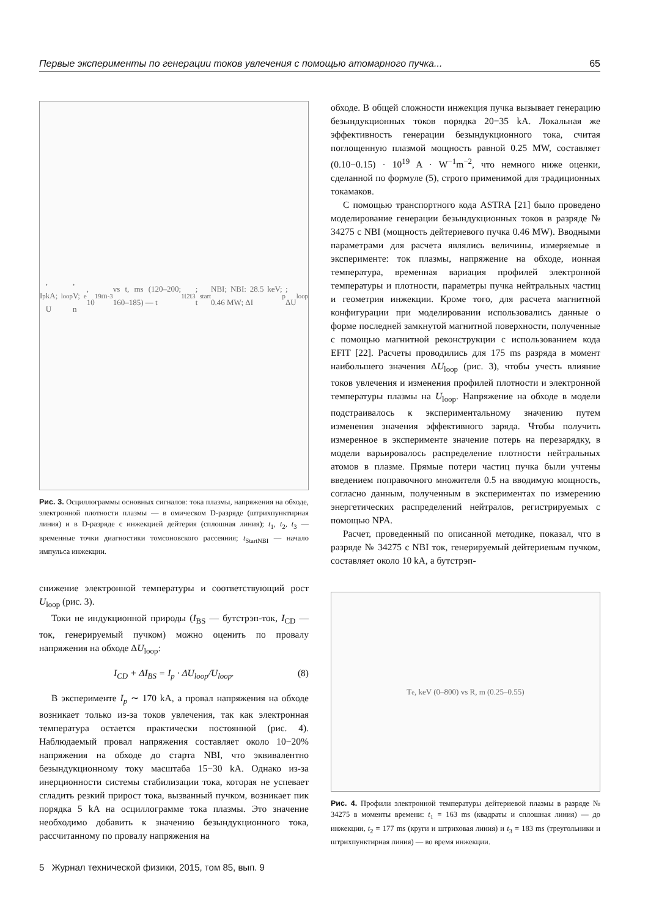Первые эксперименты по генерации токов увлечения с помощью атомарного пучка... 65
I<sub>p</sub>, kA; U<sub>loop</sub>, V; n<sub>e</sub>, 10<sup>19</sup> m<sup>-3</sup> vs t, ms (120–200; 160–185) — t<sub>1</sub> t<sub>2</sub> t<sub>3</sub>; t<sub>start</sub> NBI; NBI: 28.5 keV; 0.46 MW; ΔI<sub>p</sub>; ΔU<sub>loop</sub>
Рис. 3. Осциллограммы основных сигналов: тока плазмы, напряжения на обходе, электронной плотности плазмы — в омическом D-разряде (штрихпунктирная линия) и в D-разряде с инжекцией дейтерия (сплошная линия); t<sub>1</sub>, t<sub>2</sub>, t<sub>3</sub> — временные точки диагностики томсоновского рассеяния; t<sub>StartNBI</sub> — начало импульса инжекции.
снижение электронной температуры и соответствующий рост U<sub>loop</sub> (рис. 3).
Токи не индукционной природы (I<sub>BS</sub> — бутстрэп-ток, I<sub>CD</sub> — ток, генерируемый пучком) можно оценить по провалу напряжения на обходе ΔU<sub>loop</sub>:
I<sub>CD</sub> + ΔI<sub>BS</sub> = I<sub>p</sub> · ΔU<sub>loop</sub>/U<sub>loop</sub>. (8)
В эксперименте I<sub>p</sub> ∼ 170 kA, а провал напряжения на обходе возникает только из-за токов увлечения, так как электронная температура остается практически постоянной (рис. 4). Наблюдаемый провал напряжения составляет около 10−20% напряжения на обходе до старта NBI, что эквивалентно безындукционному току масштаба 15−30 kA. Однако из-за инерционности системы стабилизации тока, которая не успевает сгладить резкий прирост тока, вызванный пучком, возникает пик порядка 5 kA на осциллограмме тока плазмы. Это значение необходимо добавить к значению безындукционного тока, рассчитанному по провалу напряжения на
обходе. В общей сложности инжекция пучка вызывает генерацию безындукционных токов порядка 20−35 kA. Локальная же эффективность генерации безындукционного тока, считая поглощенную плазмой мощность равной 0.25 MW, составляет (0.10−0.15) · 10<sup>19</sup> A · W<sup>−1</sup>m<sup>−2</sup>, что немного ниже оценки, сделанной по формуле (5), строго применимой для традиционных токамаков.
С помощью транспортного кода ASTRA [21] было проведено моделирование генерации безындукционных токов в разряде № 34275 с NBI (мощность дейтериевого пучка 0.46 MW). Вводными параметрами для расчета являлись величины, измеряемые в эксперименте: ток плазмы, напряжение на обходе, ионная температура, временная вариация профилей электронной температуры и плотности, параметры пучка нейтральных частиц и геометрия инжекции. Кроме того, для расчета магнитной конфигурации при моделировании использовались данные о форме последней замкнутой магнитной поверхности, полученные с помощью магнитной реконструкции с использованием кода EFIT [22]. Расчеты проводились для 175 ms разряда в момент наибольшего значения ΔU<sub>loop</sub> (рис. 3), чтобы учесть влияние токов увлечения и изменения профилей плотности и электронной температуры плазмы на U<sub>loop</sub>. Напряжение на обходе в модели подстраивалось к экспериментальному значению путем изменения значения эффективного заряда. Чтобы получить измеренное в эксперименте значение потерь на перезарядку, в модели варьировалось распределение плотности нейтральных атомов в плазме. Прямые потери частиц пучка были учтены введением поправочного множителя 0.5 на вводимую мощность, согласно данным, полученным в экспериментах по измерению энергетических распределений нейтралов, регистрируемых с помощью NPA.
Расчет, проведенный по описанной методике, показал, что в разряде № 34275 с NBI ток, генерируемый дейтериевым пучком, составляет около 10 kA, а бутстрэп-
T<sub>e</sub>, keV (0–800) vs R, m (0.25–0.55)
Рис. 4. Профили электронной температуры дейтериевой плазмы в разряде № 34275 в моменты времени: t<sub>1</sub> = 163 ms (квадраты и сплошная линия) — до инжекции, t<sub>2</sub> = 177 ms (круги и штриховая линия) и t<sub>3</sub> = 183 ms (треугольники и штрихпунктирная линия) — во время инжекции.
5 Журнал технической физики, 2015, том 85, вып. 9